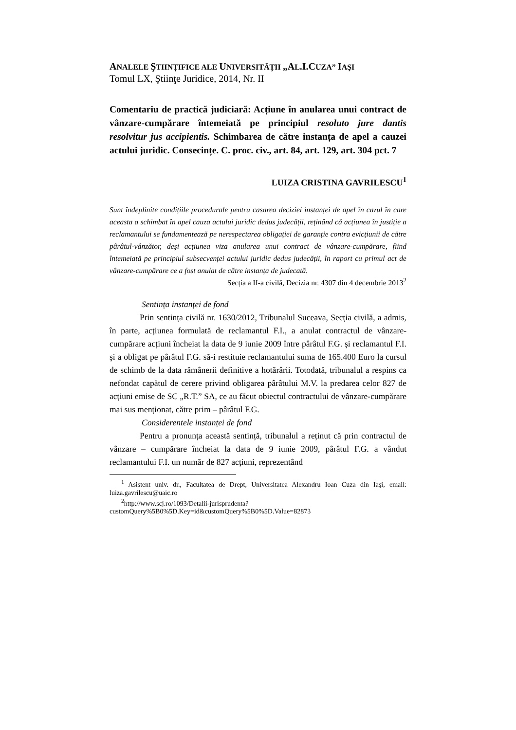ANALELE ŞTIINȚIFICE ALE UNIVERSITĂȚII „AL.I.CUZA” IAŞI
Tomul LX, Ştiinţe Juridice, 2014, Nr. II
Comentariu de practică judiciară: Acțiune în anularea unui contract de vânzare-cumpărare întemeiată pe principiul resoluto jure dantis resolvitur jus accipientis. Schimbarea de către instanța de apel a cauzei actului juridic. Consecințe. C. proc. civ., art. 84, art. 129, art. 304 pct. 7
LUIZA CRISTINA GAVRILESCU<sup>1</sup>
Sunt îndeplinite condițiile procedurale pentru casarea deciziei instanței de apel în cazul în care aceasta a schimbat în apel cauza actului juridic dedus judecății, reținând că acțiunea în justiție a reclamantului se fundamentează pe nerespectarea obligației de garanție contra evicțiunii de către pârâtul-vânzător, deşi acțiunea viza anularea unui contract de vânzare-cumpărare, fiind întemeiată pe principiul subsecvenței actului juridic dedus judecății, în raport cu primul act de vânzare-cumpărare ce a fost anulat de către instanța de judecată.
Secția a II-a civilă, Decizia nr. 4307 din 4 decembrie 2013<sup>2</sup>
Sentința instanței de fond
Prin sentința civilă nr. 1630/2012, Tribunalul Suceava, Secția civilă, a admis, în parte, acțiunea formulată de reclamantul F.I., a anulat contractul de vânzare-cumpărare acțiuni încheiat la data de 9 iunie 2009 între pârâtul F.G. și reclamantul F.I. și a obligat pe pârâtul F.G. să-i restituie reclamantului suma de 165.400 Euro la cursul de schimb de la data rămânerii definitive a hotărârii. Totodată, tribunalul a respins ca nefondat capătul de cerere privind obligarea pârâtului M.V. la predarea celor 827 de acțiuni emise de SC „R.T.” SA, ce au făcut obiectul contractului de vânzare-cumpărare mai sus menționat, către prim – pârâtul F.G.
Considerentele instanței de fond
Pentru a pronunța această sentință, tribunalul a reținut că prin contractul de vânzare – cumpărare încheiat la data de 9 iunie 2009, pârâtul F.G. a vândut reclamantului F.I. un număr de 827 acțiuni, reprezentând
<sup>1</sup> Asistent univ. dr., Facultatea de Drept, Universitatea Alexandru Ioan Cuza din Iaşi, email: luiza.gavrilescu@uaic.ro
<sup>2</sup> http://www.scj.ro/1093/Detalii-jurisprudenta?customQuery%5B0%5D.Key=id&customQuery%5B0%5D.Value=82873